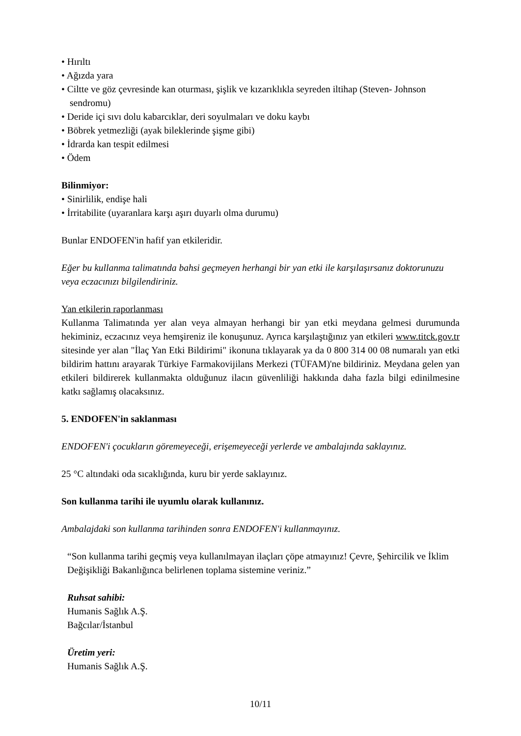• Hırıltı
• Ağızda yara
• Ciltte ve göz çevresinde kan oturması, şişlik ve kızarıklıkla seyreden iltihap (Steven- Johnson sendromu)
• Deride içi sıvı dolu kabarcıklar, deri soyulmaları ve doku kaybı
• Böbrek yetmezliği (ayak bileklerinde şişme gibi)
• İdrarda kan tespit edilmesi
• Ödem
Bilinmiyor:
• Sinirlilik, endişe hali
• İrritabilite (uyaranlara karşı aşırı duyarlı olma durumu)
Bunlar ENDOFEN'in hafif yan etkileridir.
Eğer bu kullanma talimatında bahsi geçmeyen herhangi bir yan etki ile karşılaşırsanız doktorunuzu veya eczacınızı bilgilendiriniz.
Yan etkilerin raporlanması
Kullanma Talimatında yer alan veya almayan herhangi bir yan etki meydana gelmesi durumunda hekiminiz, eczacınız veya hemşireniz ile konuşunuz. Ayrıca karşılaştığınız yan etkileri www.titck.gov.tr sitesinde yer alan "İlaç Yan Etki Bildirimi" ikonuna tıklayarak ya da 0 800 314 00 08 numaralı yan etki bildirim hattını arayarak Türkiye Farmakovijilans Merkezi (TÜFAM)'ne bildiriniz. Meydana gelen yan etkileri bildirerek kullanmakta olduğunuz ilacın güvenliliği hakkında daha fazla bilgi edinilmesine katkı sağlamış olacaksınız.
5. ENDOFEN'in saklanması
ENDOFEN'i çocukların göremeyeceği, erişemeyeceği yerlerde ve ambalajında saklayınız.
25 °C altındaki oda sıcaklığında, kuru bir yerde saklayınız.
Son kullanma tarihi ile uyumlu olarak kullanınız.
Ambalajdaki son kullanma tarihinden sonra ENDOFEN'i kullanmayınız.
“Son kullanma tarihi geçmiş veya kullanılmayan ilaçları çöpe atmayınız! Çevre, Şehircilik ve İklim Değişikliği Bakanlığınca belirlenen toplama sistemine veriniz.”
Ruhsat sahibi:
Humanis Sağlık A.Ş.
Bağcılar/İstanbul
Üretim yeri:
Humanis Sağlık A.Ş.
10/11